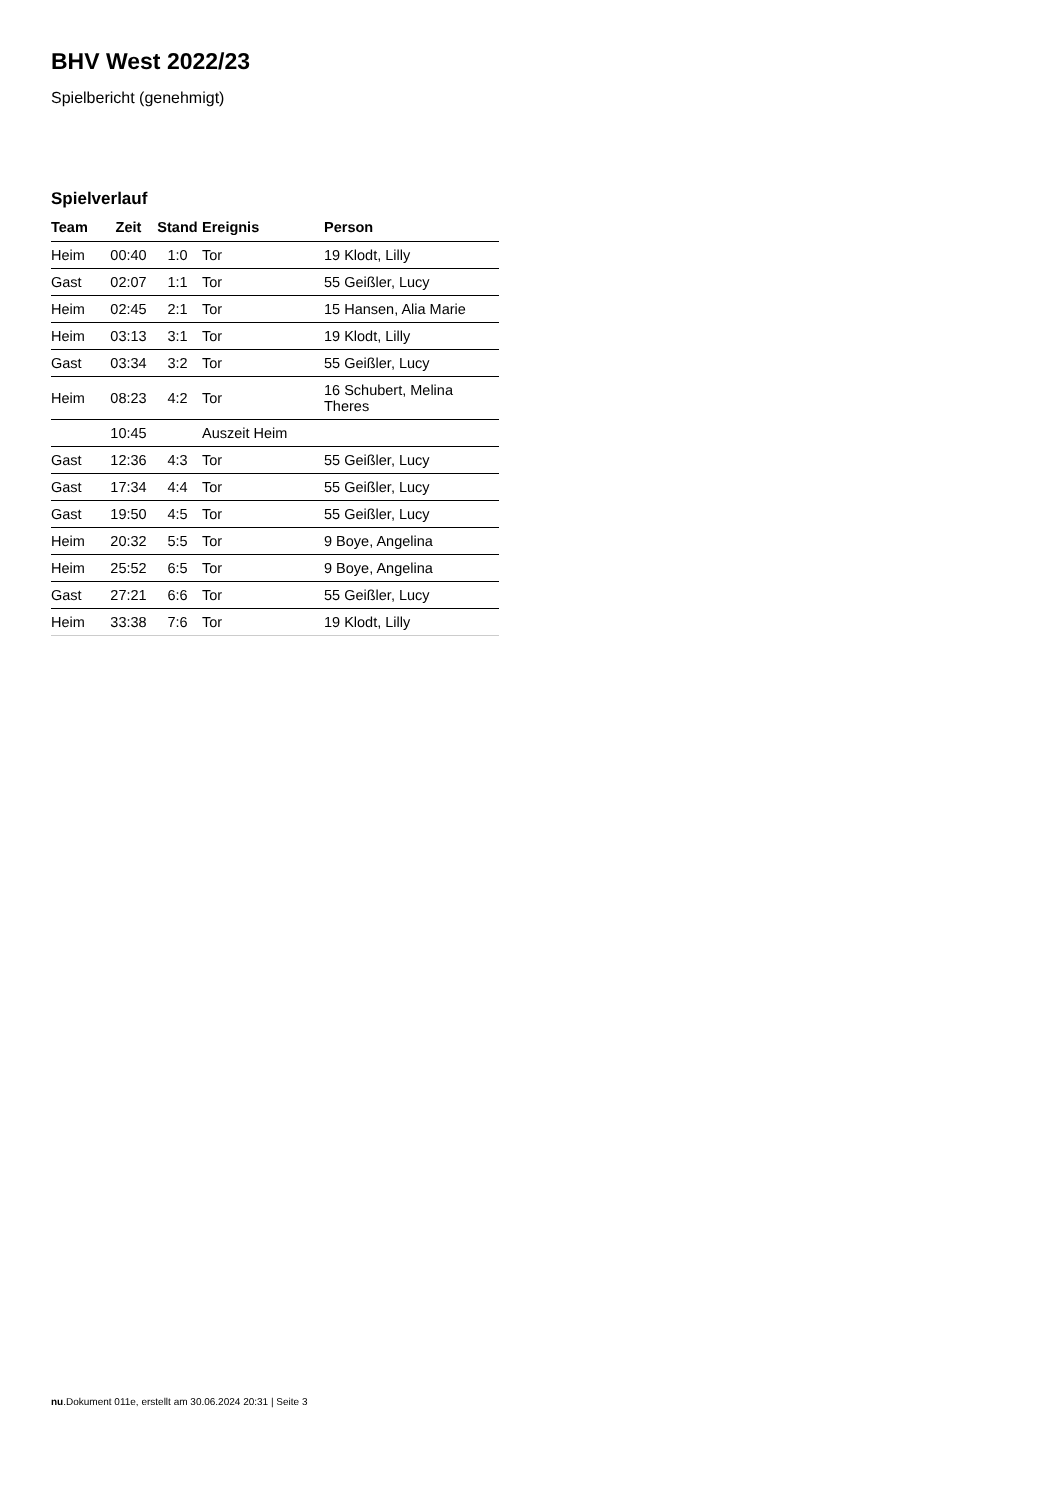BHV West 2022/23
Spielbericht (genehmigt)
Spielverlauf
| Team | Zeit | Stand | Ereignis | Person |
| --- | --- | --- | --- | --- |
| Heim | 00:40 | 1:0 | Tor | 19 Klodt, Lilly |
| Gast | 02:07 | 1:1 | Tor | 55 Geißler, Lucy |
| Heim | 02:45 | 2:1 | Tor | 15 Hansen, Alia Marie |
| Heim | 03:13 | 3:1 | Tor | 19 Klodt, Lilly |
| Gast | 03:34 | 3:2 | Tor | 55 Geißler, Lucy |
| Heim | 08:23 | 4:2 | Tor | 16 Schubert, Melina Theres |
| | 10:45 | | Auszeit Heim | |
| Gast | 12:36 | 4:3 | Tor | 55 Geißler, Lucy |
| Gast | 17:34 | 4:4 | Tor | 55 Geißler, Lucy |
| Gast | 19:50 | 4:5 | Tor | 55 Geißler, Lucy |
| Heim | 20:32 | 5:5 | Tor | 9 Boye, Angelina |
| Heim | 25:52 | 6:5 | Tor | 9 Boye, Angelina |
| Gast | 27:21 | 6:6 | Tor | 55 Geißler, Lucy |
| Heim | 33:38 | 7:6 | Tor | 19 Klodt, Lilly |
nu.Dokument 011e, erstellt am 30.06.2024 20:31 | Seite 3